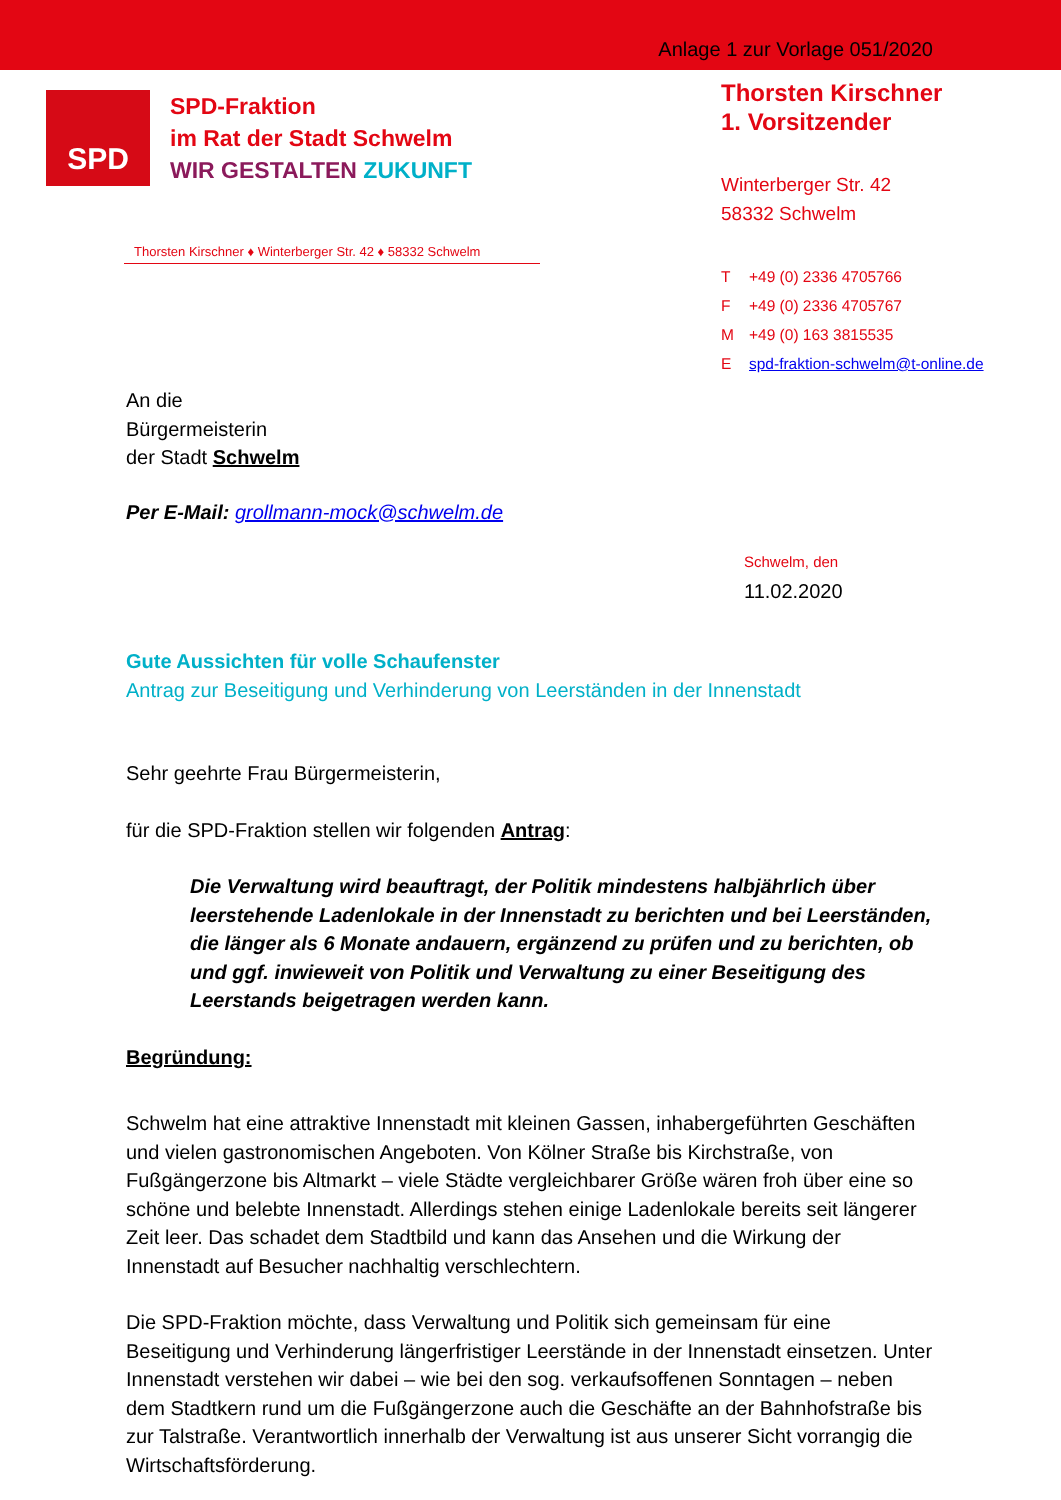Anlage 1 zur Vorlage 051/2020
SPD
SPD-Fraktion
im Rat der Stadt Schwelm
WIR GESTALTEN ZUKUNFT
Thorsten Kirschner ♦ Winterberger Str. 42 ♦ 58332 Schwelm
Thorsten Kirschner
1. Vorsitzender
Winterberger Str. 42
58332 Schwelm
T +49 (0) 2336 4705766
F +49 (0) 2336 4705767
M +49 (0) 163 3815535
Espd-fraktion-schwelm@t-online.de
An die
Bürgermeisterin
der Stadt Schwelm
Per E-Mail: grollmann-mock@schwelm.de
Schwelm, den 11.02.2020
Gute Aussichten für volle Schaufenster
Antrag zur Beseitigung und Verhinderung von Leerständen in der Innenstadt
Sehr geehrte Frau Bürgermeisterin,
für die SPD-Fraktion stellen wir folgenden Antrag:
Die Verwaltung wird beauftragt, der Politik mindestens halbjährlich über leerstehende Ladenlokale in der Innenstadt zu berichten und bei Leerständen, die länger als 6 Monate andauern, ergänzend zu prüfen und zu berichten, ob und ggf. inwieweit von Politik und Verwaltung zu einer Beseitigung des Leerstands beigetragen werden kann.
Begründung:
Schwelm hat eine attraktive Innenstadt mit kleinen Gassen, inhabergeführten Geschäften und vielen gastronomischen Angeboten. Von Kölner Straße bis Kirchstraße, von Fußgängerzone bis Altmarkt – viele Städte vergleichbarer Größe wären froh über eine so schöne und belebte Innenstadt. Allerdings stehen einige Ladenlokale bereits seit längerer Zeit leer. Das schadet dem Stadtbild und kann das Ansehen und die Wirkung der Innenstadt auf Besucher nachhaltig verschlechtern.
Die SPD-Fraktion möchte, dass Verwaltung und Politik sich gemeinsam für eine Beseitigung und Verhinderung längerfristiger Leerstände in der Innenstadt einsetzen. Unter Innenstadt verstehen wir dabei – wie bei den sog. verkaufsoffenen Sonntagen – neben dem Stadtkern rund um die Fußgängerzone auch die Geschäfte an der Bahnhofstraße bis zur Talstraße. Verantwortlich innerhalb der Verwaltung ist aus unserer Sicht vorrangig die Wirtschaftsförderung.